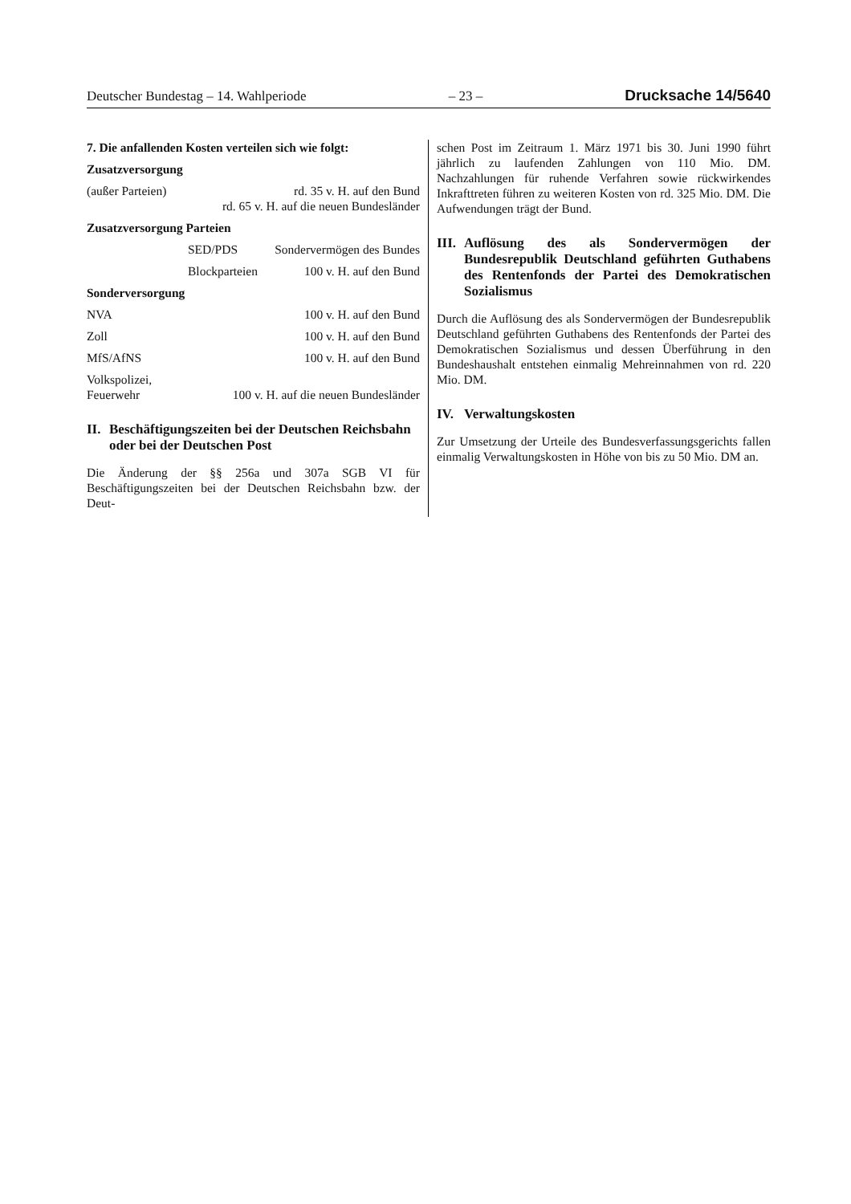Deutscher Bundestag – 14. Wahlperiode – 23 – Drucksache 14/5640
7. Die anfallenden Kosten verteilen sich wie folgt:
Zusatzversorgung
(außer Parteien) rd. 35 v. H. auf den Bund
rd. 65 v. H. auf die neuen Bundesländer
Zusatzversorgung Parteien
SED/PDS Sondervermögen des Bundes
Blockparteien 100 v. H. auf den Bund
Sonderversorgung
NVA 100 v. H. auf den Bund
Zoll 100 v. H. auf den Bund
MfS/AfNS 100 v. H. auf den Bund
Volkspolizei,
Feuerwehr 100 v. H. auf die neuen Bundesländer
II. Beschäftigungszeiten bei der Deutschen Reichsbahn oder bei der Deutschen Post
Die Änderung der §§ 256a und 307a SGB VI für Beschäftigungszeiten bei der Deutschen Reichsbahn bzw. der Deut-
schen Post im Zeitraum 1. März 1971 bis 30. Juni 1990 führt jährlich zu laufenden Zahlungen von 110 Mio. DM. Nachzahlungen für ruhende Verfahren sowie rückwirkendes Inkrafttreten führen zu weiteren Kosten von rd. 325 Mio. DM. Die Aufwendungen trägt der Bund.
III. Auflösung des als Sondervermögen der Bundesrepublik Deutschland geführten Guthabens des Rentenfonds der Partei des Demokratischen Sozialismus
Durch die Auflösung des als Sondervermögen der Bundesrepublik Deutschland geführten Guthabens des Rentenfonds der Partei des Demokratischen Sozialismus und dessen Überführung in den Bundeshaushalt entstehen einmalig Mehreinnahmen von rd. 220 Mio. DM.
IV. Verwaltungskosten
Zur Umsetzung der Urteile des Bundesverfassungsgerichts fallen einmalig Verwaltungskosten in Höhe von bis zu 50 Mio. DM an.